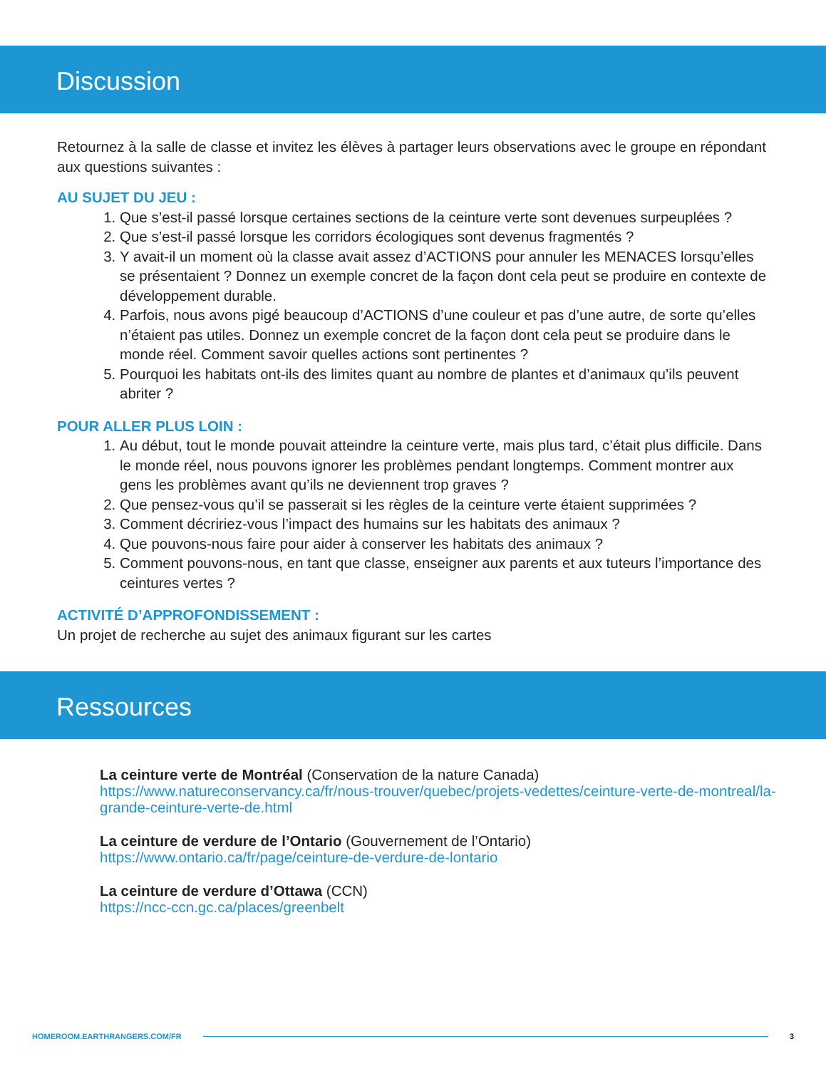Discussion
Retournez à la salle de classe et invitez les élèves à partager leurs observations avec le groupe en répondant aux questions suivantes :
AU SUJET DU JEU :
1. Que s’est-il passé lorsque certaines sections de la ceinture verte sont devenues surpeuplées ?
2. Que s’est-il passé lorsque les corridors écologiques sont devenus fragmentés ?
3. Y avait-il un moment où la classe avait assez d’ACTIONS pour annuler les MENACES lorsqu’elles se présentaient ? Donnez un exemple concret de la façon dont cela peut se produire en contexte de développement durable.
4. Parfois, nous avons pigé beaucoup d’ACTIONS d’une couleur et pas d’une autre, de sorte qu’elles n’étaient pas utiles. Donnez un exemple concret de la façon dont cela peut se produire dans le monde réel. Comment savoir quelles actions sont pertinentes ?
5. Pourquoi les habitats ont-ils des limites quant au nombre de plantes et d’animaux qu’ils peuvent abriter ?
POUR ALLER PLUS LOIN :
1. Au début, tout le monde pouvait atteindre la ceinture verte, mais plus tard, c’était plus difficile. Dans le monde réel, nous pouvons ignorer les problèmes pendant longtemps. Comment montrer aux gens les problèmes avant qu’ils ne deviennent trop graves ?
2. Que pensez-vous qu’il se passerait si les règles de la ceinture verte étaient supprimées ?
3. Comment décririez-vous l’impact des humains sur les habitats des animaux ?
4. Que pouvons-nous faire pour aider à conserver les habitats des animaux ?
5. Comment pouvons-nous, en tant que classe, enseigner aux parents et aux tuteurs l’importance des ceintures vertes ?
ACTIVITÉ D’APPROFONDISSEMENT :
Un projet de recherche au sujet des animaux figurant sur les cartes
Ressources
La ceinture verte de Montréal (Conservation de la nature Canada)
https://www.natureconservancy.ca/fr/nous-trouver/quebec/projets-vedettes/ceinture-verte-de-montreal/la-grande-ceinture-verte-de.html
La ceinture de verdure de l’Ontario (Gouvernement de l’Ontario)
https://www.ontario.ca/fr/page/ceinture-de-verdure-de-lontario
La ceinture de verdure d’Ottawa (CCN)
https://ncc-ccn.gc.ca/places/greenbelt
HOMEROOM.EARTHRANGERS.COM/FR 3